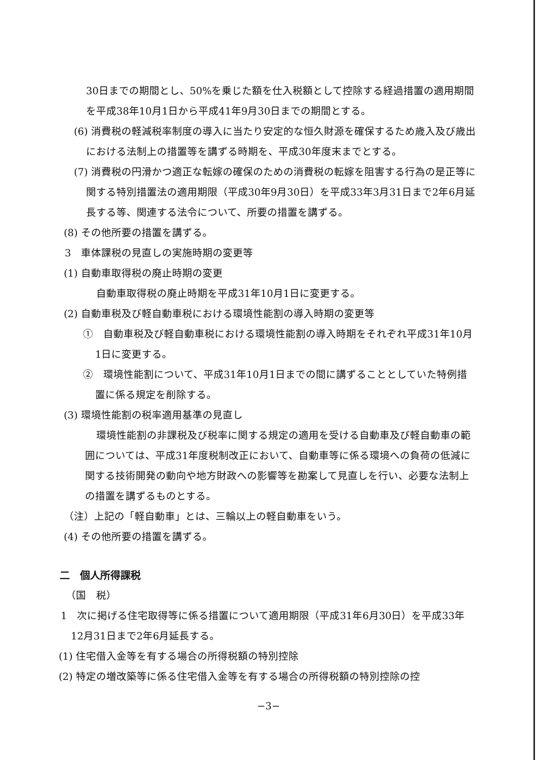30日までの期間とし、50%を乗じた額を仕入税額として控除する経過措置の適用期間を平成38年10月1日から平成41年9月30日までの期間とする。
(6) 消費税の軽減税率制度の導入に当たり安定的な恒久財源を確保するため歳入及び歳出における法制上の措置等を講ずる時期を、平成30年度末までとする。
(7) 消費税の円滑かつ適正な転嫁の確保のための消費税の転嫁を阻害する行為の是正等に関する特別措置法の適用期限（平成30年9月30日）を平成33年3月31日まで2年6月延長する等、関連する法令について、所要の措置を講ずる。
(8) その他所要の措置を講ずる。
3　車体課税の見直しの実施時期の変更等
(1) 自動車取得税の廃止時期の変更
自動車取得税の廃止時期を平成31年10月1日に変更する。
(2) 自動車税及び軽自動車税における環境性能割の導入時期の変更等
①　自動車税及び軽自動車税における環境性能割の導入時期をそれぞれ平成31年10月1日に変更する。
②　環境性能割について、平成31年10月1日までの間に講ずることとしていた特例措置に係る規定を削除する。
(3) 環境性能割の税率適用基準の見直し
環境性能割の非課税及び税率に関する規定の適用を受ける自動車及び軽自動車の範囲については、平成31年度税制改正において、自動車等に係る環境への負荷の低減に関する技術開発の動向や地方財政への影響等を勘案して見直しを行い、必要な法制上の措置を講ずるものとする。
（注）上記の「軽自動車」とは、三輪以上の軽自動車をいう。
(4) その他所要の措置を講ずる。
二　個人所得課税
（国　税）
1　次に掲げる住宅取得等に係る措置について適用期限（平成31年6月30日）を平成33年12月31日まで2年6月延長する。
(1) 住宅借入金等を有する場合の所得税額の特別控除
(2) 特定の増改築等に係る住宅借入金等を有する場合の所得税額の特別控除の控
−3−